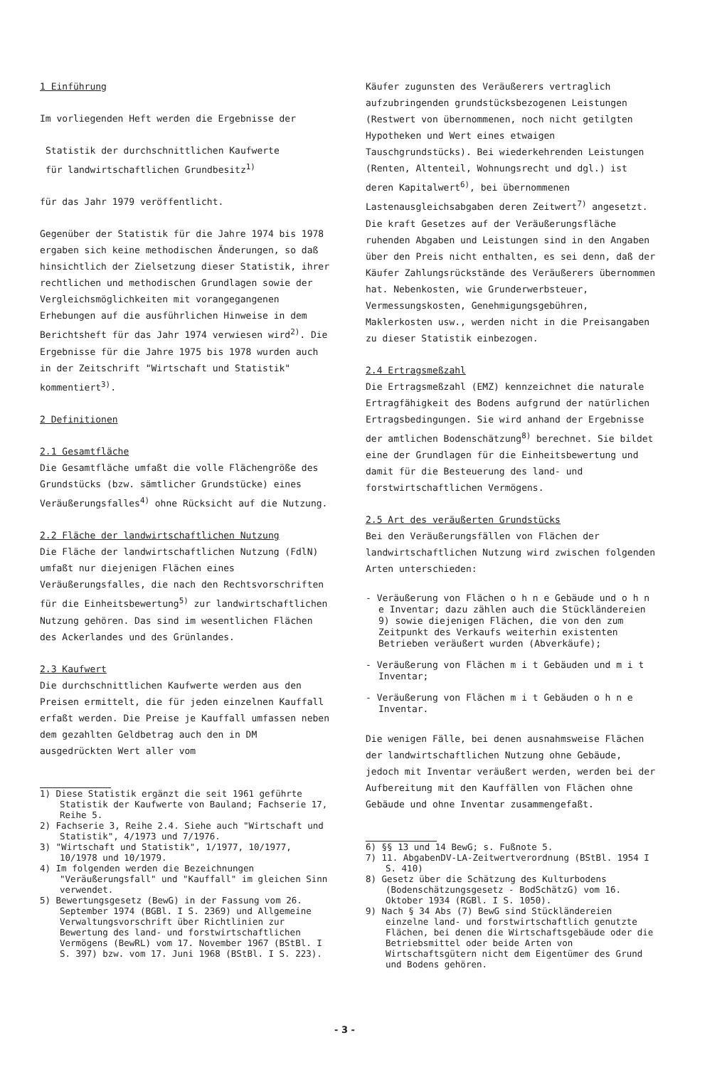1 Einführung
Im vorliegenden Heft werden die Ergebnisse der
Statistik der durchschnittlichen Kaufwerte
für landwirtschaftlichen Grundbesitz<sup>1)</sup>
für das Jahr 1979 veröffentlicht.
Gegenüber der Statistik für die Jahre 1974 bis 1978 ergaben sich keine methodischen Änderungen, so daß hinsichtlich der Zielsetzung dieser Statistik, ihrer rechtlichen und methodischen Grundlagen sowie der Vergleichsmöglichkeiten mit vorangegangenen Erhebungen auf die ausführlichen Hinweise in dem Berichtsheft für das Jahr 1974 verwiesen wird<sup>2)</sup>. Die Ergebnisse für die Jahre 1975 bis 1978 wurden auch in der Zeitschrift "Wirtschaft und Statistik" kommentiert<sup>3)</sup>.
2 Definitionen
2.1 Gesamtfläche
Die Gesamtfläche umfaßt die volle Flächengröße des Grundstücks (bzw. sämtlicher Grundstücke) eines Veräußerungsfalles<sup>4)</sup> ohne Rücksicht auf die Nutzung.
2.2 Fläche der landwirtschaftlichen Nutzung
Die Fläche der landwirtschaftlichen Nutzung (FdlN) umfaßt nur diejenigen Flächen eines Veräußerungsfalles, die nach den Rechtsvorschriften für die Einheitsbewertung<sup>5)</sup> zur landwirtschaftlichen Nutzung gehören. Das sind im wesentlichen Flächen des Ackerlandes und des Grünlandes.
2.3 Kaufwert
Die durchschnittlichen Kaufwerte werden aus den Preisen ermittelt, die für jeden einzelnen Kauffall erfaßt werden. Die Preise je Kauffall umfassen neben dem gezahlten Geldbetrag auch den in DM ausgedrückten Wert aller vom
1) Diese Statistik ergänzt die seit 1961 geführte Statistik der Kaufwerte von Bauland; Fachserie 17, Reihe 5.
2) Fachserie 3, Reihe 2.4. Siehe auch "Wirtschaft und Statistik", 4/1973 und 7/1976.
3) "Wirtschaft und Statistik", 1/1977, 10/1977, 10/1978 und 10/1979.
4) Im folgenden werden die Bezeichnungen "Veräußerungsfall" und "Kauffall" im gleichen Sinn verwendet.
5) Bewertungsgesetz (BewG) in der Fassung vom 26. September 1974 (BGBl. I S. 2369) und Allgemeine Verwaltungsvorschrift über Richtlinien zur Bewertung des land- und forstwirtschaftlichen Vermögens (BewRL) vom 17. November 1967 (BStBl. I S. 397) bzw. vom 17. Juni 1968 (BStBl. I S. 223).
Käufer zugunsten des Veräußerers vertraglich aufzubringenden grundstücksbezogenen Leistungen (Restwert von übernommenen, noch nicht getilgten Hypotheken und Wert eines etwaigen Tauschgrundstücks). Bei wiederkehrenden Leistungen (Renten, Altenteil, Wohnungsrecht und dgl.) ist deren Kapitalwert<sup>6)</sup>, bei übernommenen Lastenausgleichsabgaben deren Zeitwert<sup>7)</sup> angesetzt. Die kraft Gesetzes auf der Veräußerungsfläche ruhenden Abgaben und Leistungen sind in den Angaben über den Preis nicht enthalten, es sei denn, daß der Käufer Zahlungsrückstände des Veräußerers übernommen hat. Nebenkosten, wie Grunderwerbsteuer, Vermessungskosten, Genehmigungsgebühren, Maklerkosten usw., werden nicht in die Preisangaben zu dieser Statistik einbezogen.
2.4 Ertragsmeßzahl
Die Ertragsmeßzahl (EMZ) kennzeichnet die naturale Ertragfähigkeit des Bodens aufgrund der natürlichen Ertragsbedingungen. Sie wird anhand der Ergebnisse der amtlichen Bodenschätzung<sup>8)</sup> berechnet. Sie bildet eine der Grundlagen für die Einheitsbewertung und damit für die Besteuerung des land- und forstwirtschaftlichen Vermögens.
2.5 Art des veräußerten Grundstücks
Bei den Veräußerungsfällen von Flächen der landwirtschaftlichen Nutzung wird zwischen folgenden Arten unterschieden:
- Veräußerung von Flächen o h n e Gebäude und o h n e Inventar; dazu zählen auch die Stückländereien 9) sowie diejenigen Flächen, die von den zum Zeitpunkt des Verkaufs weiterhin existenten Betrieben veräußert wurden (Abverkäufe);
- Veräußerung von Flächen m i t Gebäuden und m i t Inventar;
- Veräußerung von Flächen m i t Gebäuden o h n e Inventar.
Die wenigen Fälle, bei denen ausnahmsweise Flächen der landwirtschaftlichen Nutzung ohne Gebäude, jedoch mit Inventar veräußert werden, werden bei der Aufbereitung mit den Kauffällen von Flächen ohne Gebäude und ohne Inventar zusammengefaßt.
6) §§ 13 und 14 BewG; s. Fußnote 5.
7) 11. AbgabenDV-LA-Zeitwertverordnung (BStBl. 1954 I S. 410)
8) Gesetz über die Schätzung des Kulturbodens (Bodenschätzungsgesetz - BodSchätzG) vom 16. Oktober 1934 (RGBl. I S. 1050).
9) Nach § 34 Abs (7) BewG sind Stückländereien einzelne land- und forstwirtschaftlich genutzte Flächen, bei denen die Wirtschaftsgebäude oder die Betriebsmittel oder beide Arten von Wirtschaftsgütern nicht dem Eigentümer des Grund und Bodens gehören.
- 3 -